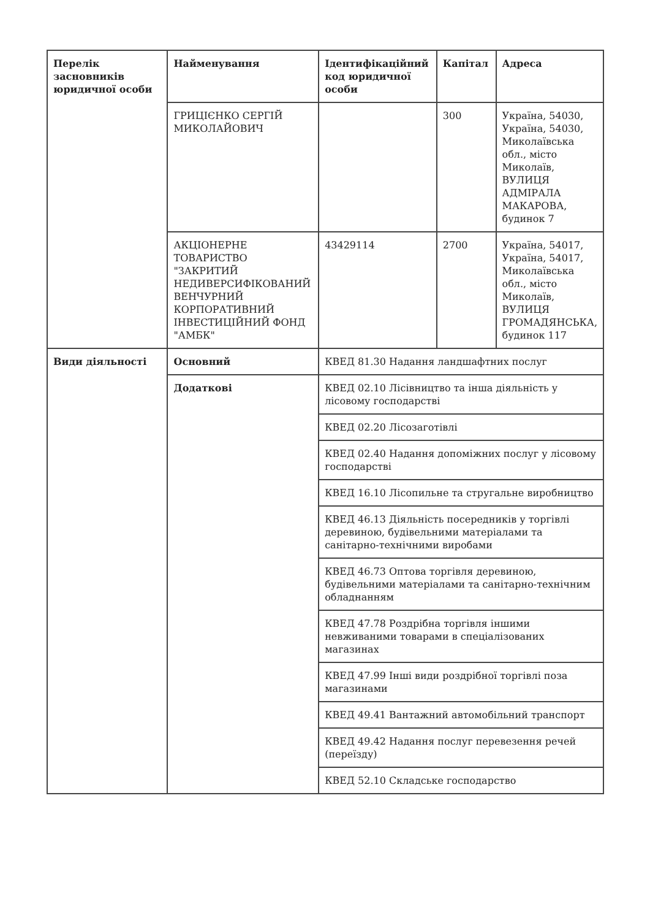| Перелік засновників юридичної особи | Найменування | Ідентифікаційний код юридичної особи | Капітал | Адреса |
| --- | --- | --- | --- | --- |
| | ГРИЦІЄНКО СЕРГІЙ МИКОЛАЙОВИЧ | | 300 | Україна, 54030, Україна, 54030, Миколаївська обл., місто Миколаїв, ВУЛИЦЯ АДМІРАЛА МАКАРОВА, будинок 7 |
| | АКЦІОНЕРНЕ ТОВАРИСТВО "ЗАКРИТИЙ НЕДИВЕРСИФІКОВАНИЙ ВЕНЧУРНИЙ КОРПОРАТИВНИЙ ІНВЕСТИЦІЙНИЙ ФОНД "АМБК" | 43429114 | 2700 | Україна, 54017, Україна, 54017, Миколаївська обл., місто Миколаїв, ВУЛИЦЯ ГРОМАДЯНСЬКА, будинок 117 |
| Види діяльності | Основний | КВЕД 81.30 Надання ландшафтних послуг | | |
| | Додаткові | КВЕД 02.10 Лісівництво та інша діяльність у лісовому господарстві | | |
| | | КВЕД 02.20 Лісозаготівлі | | |
| | | КВЕД 02.40 Надання допоміжних послуг у лісовому господарстві | | |
| | | КВЕД 16.10 Лісопильне та стругальне виробництво | | |
| | | КВЕД 46.13 Діяльність посередників у торгівлі деревиною, будівельними матеріалами та санітарно-технічними виробами | | |
| | | КВЕД 46.73 Оптова торгівля деревиною, будівельними матеріалами та санітарно-технічним обладнанням | | |
| | | КВЕД 47.78 Роздрібна торгівля іншими невживаними товарами в спеціалізованих магазинах | | |
| | | КВЕД 47.99 Інші види роздрібної торгівлі поза магазинами | | |
| | | КВЕД 49.41 Вантажний автомобільний транспорт | | |
| | | КВЕД 49.42 Надання послуг перевезення речей (переїзду) | | |
| | | КВЕД 52.10 Складське господарство | | |